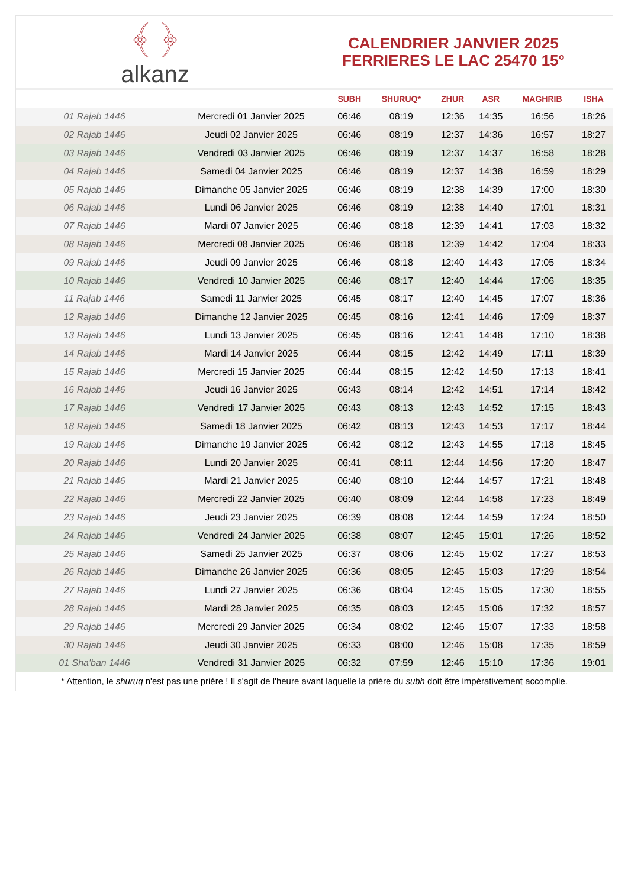﴾ ﴿
alkanz
CALENDRIER JANVIER 2025
FERRIERES LE LAC 25470 15°
| | | SUBH | SHURUQ* | ZHUR | ASR | MAGHRIB | ISHA |
| --- | --- | --- | --- | --- | --- | --- | --- |
| 01 Rajab 1446 | Mercredi 01 Janvier 2025 | 06:46 | 08:19 | 12:36 | 14:35 | 16:56 | 18:26 |
| 02 Rajab 1446 | Jeudi 02 Janvier 2025 | 06:46 | 08:19 | 12:37 | 14:36 | 16:57 | 18:27 |
| 03 Rajab 1446 | Vendredi 03 Janvier 2025 | 06:46 | 08:19 | 12:37 | 14:37 | 16:58 | 18:28 |
| 04 Rajab 1446 | Samedi 04 Janvier 2025 | 06:46 | 08:19 | 12:37 | 14:38 | 16:59 | 18:29 |
| 05 Rajab 1446 | Dimanche 05 Janvier 2025 | 06:46 | 08:19 | 12:38 | 14:39 | 17:00 | 18:30 |
| 06 Rajab 1446 | Lundi 06 Janvier 2025 | 06:46 | 08:19 | 12:38 | 14:40 | 17:01 | 18:31 |
| 07 Rajab 1446 | Mardi 07 Janvier 2025 | 06:46 | 08:18 | 12:39 | 14:41 | 17:03 | 18:32 |
| 08 Rajab 1446 | Mercredi 08 Janvier 2025 | 06:46 | 08:18 | 12:39 | 14:42 | 17:04 | 18:33 |
| 09 Rajab 1446 | Jeudi 09 Janvier 2025 | 06:46 | 08:18 | 12:40 | 14:43 | 17:05 | 18:34 |
| 10 Rajab 1446 | Vendredi 10 Janvier 2025 | 06:46 | 08:17 | 12:40 | 14:44 | 17:06 | 18:35 |
| 11 Rajab 1446 | Samedi 11 Janvier 2025 | 06:45 | 08:17 | 12:40 | 14:45 | 17:07 | 18:36 |
| 12 Rajab 1446 | Dimanche 12 Janvier 2025 | 06:45 | 08:16 | 12:41 | 14:46 | 17:09 | 18:37 |
| 13 Rajab 1446 | Lundi 13 Janvier 2025 | 06:45 | 08:16 | 12:41 | 14:48 | 17:10 | 18:38 |
| 14 Rajab 1446 | Mardi 14 Janvier 2025 | 06:44 | 08:15 | 12:42 | 14:49 | 17:11 | 18:39 |
| 15 Rajab 1446 | Mercredi 15 Janvier 2025 | 06:44 | 08:15 | 12:42 | 14:50 | 17:13 | 18:41 |
| 16 Rajab 1446 | Jeudi 16 Janvier 2025 | 06:43 | 08:14 | 12:42 | 14:51 | 17:14 | 18:42 |
| 17 Rajab 1446 | Vendredi 17 Janvier 2025 | 06:43 | 08:13 | 12:43 | 14:52 | 17:15 | 18:43 |
| 18 Rajab 1446 | Samedi 18 Janvier 2025 | 06:42 | 08:13 | 12:43 | 14:53 | 17:17 | 18:44 |
| 19 Rajab 1446 | Dimanche 19 Janvier 2025 | 06:42 | 08:12 | 12:43 | 14:55 | 17:18 | 18:45 |
| 20 Rajab 1446 | Lundi 20 Janvier 2025 | 06:41 | 08:11 | 12:44 | 14:56 | 17:20 | 18:47 |
| 21 Rajab 1446 | Mardi 21 Janvier 2025 | 06:40 | 08:10 | 12:44 | 14:57 | 17:21 | 18:48 |
| 22 Rajab 1446 | Mercredi 22 Janvier 2025 | 06:40 | 08:09 | 12:44 | 14:58 | 17:23 | 18:49 |
| 23 Rajab 1446 | Jeudi 23 Janvier 2025 | 06:39 | 08:08 | 12:44 | 14:59 | 17:24 | 18:50 |
| 24 Rajab 1446 | Vendredi 24 Janvier 2025 | 06:38 | 08:07 | 12:45 | 15:01 | 17:26 | 18:52 |
| 25 Rajab 1446 | Samedi 25 Janvier 2025 | 06:37 | 08:06 | 12:45 | 15:02 | 17:27 | 18:53 |
| 26 Rajab 1446 | Dimanche 26 Janvier 2025 | 06:36 | 08:05 | 12:45 | 15:03 | 17:29 | 18:54 |
| 27 Rajab 1446 | Lundi 27 Janvier 2025 | 06:36 | 08:04 | 12:45 | 15:05 | 17:30 | 18:55 |
| 28 Rajab 1446 | Mardi 28 Janvier 2025 | 06:35 | 08:03 | 12:45 | 15:06 | 17:32 | 18:57 |
| 29 Rajab 1446 | Mercredi 29 Janvier 2025 | 06:34 | 08:02 | 12:46 | 15:07 | 17:33 | 18:58 |
| 30 Rajab 1446 | Jeudi 30 Janvier 2025 | 06:33 | 08:00 | 12:46 | 15:08 | 17:35 | 18:59 |
| 01 Sha'ban 1446 | Vendredi 31 Janvier 2025 | 06:32 | 07:59 | 12:46 | 15:10 | 17:36 | 19:01 |
* Attention, le shuruq n'est pas une prière ! Il s'agit de l'heure avant laquelle la prière du subh doit être impérativement accomplie.